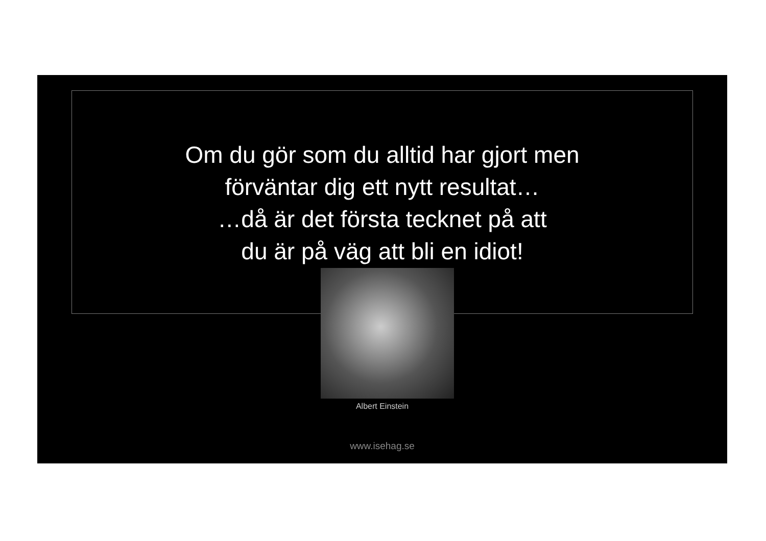Om du gör som du alltid har gjort men
förväntar dig ett nytt resultat…
…då är det första tecknet på att
du är på väg att bli en idiot!
Albert Einstein
www.isehag.se